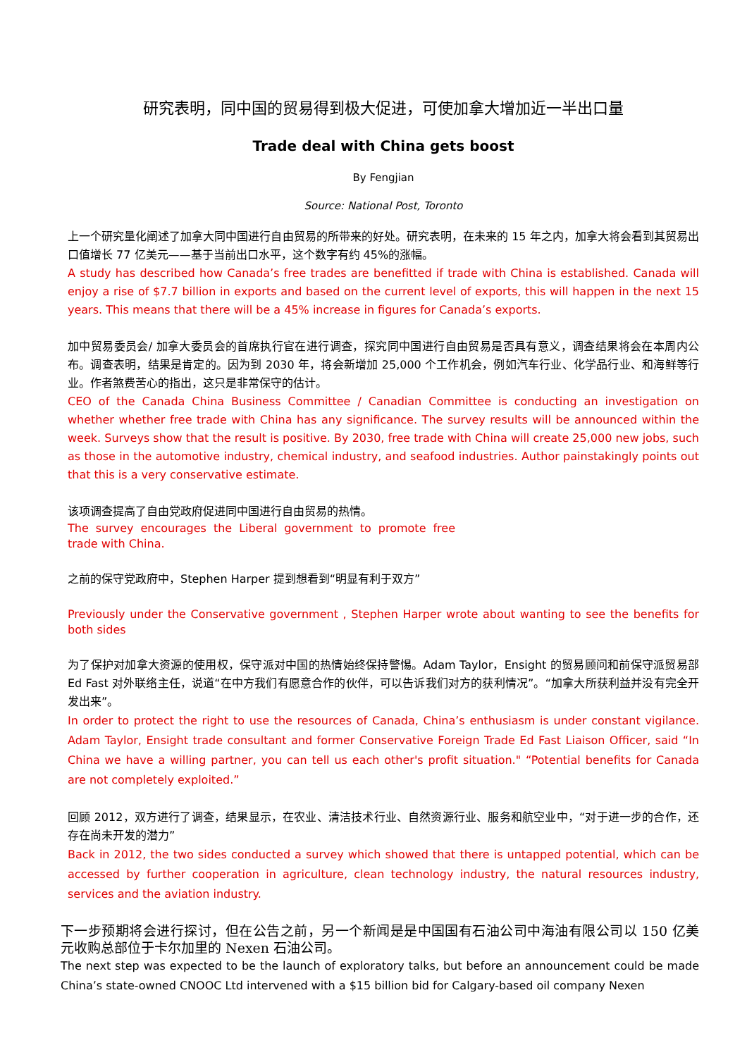研究表明，同中国的贸易得到极大促进，可使加拿大增加近一半出口量
Trade deal with China gets boost
By Fengjian
Source: National Post, Toronto
上一个研究量化阐述了加拿大同中国进行自由贸易的所带来的好处。研究表明，在未来的 15 年之内，加拿大将会看到其贸易出口值增长 77 亿美元——基于当前出口水平，这个数字有约 45%的涨幅。
A study has described how Canada’s free trades are benefitted if trade with China is established. Canada will enjoy a rise of $7.7 billion in exports and based on the current level of exports, this will happen in the next 15 years. This means that there will be a 45% increase in figures for Canada’s exports.
加中贸易委员会/ 加拿大委员会的首席执行官在进行调查，探究同中国进行自由贸易是否具有意义，调查结果将会在本周内公布。调查表明，结果是肯定的。因为到 2030 年，将会新增加 25,000 个工作机会，例如汽车行业、化学品行业、和海鲜等行业。作者煞费苦心的指出，这只是非常保守的估计。
CEO of the Canada China Business Committee / Canadian Committee is conducting an investigation on whether whether free trade with China has any significance. The survey results will be announced within the week. Surveys show that the result is positive. By 2030, free trade with China will create 25,000 new jobs, such as those in the automotive industry, chemical industry, and seafood industries. Author painstakingly points out that this is a very conservative estimate.
该项调查提高了自由党政府促进同中国进行自由贸易的热情。
The survey encourages the Liberal government to promote free trade with China.
之前的保守党政府中，Stephen Harper 提到想看到“明显有利于双方”
Previously under the Conservative government , Stephen Harper wrote about wanting to see the benefits for both sides
为了保护对加拿大资源的使用权，保守派对中国的热情始终保持警惕。Adam Taylor，Ensight 的贸易顾问和前保守派贸易部 Ed Fast 对外联络主任，说道“在中方我们有愿意合作的伙伴，可以告诉我们对方的获利情况”。“加拿大所获利益并没有完全开发出来”。
In order to protect the right to use the resources of Canada, China’s enthusiasm is under constant vigilance. Adam Taylor, Ensight trade consultant and former Conservative Foreign Trade Ed Fast Liaison Officer, said “In China we have a willing partner, you can tell us each other's profit situation." “Potential benefits for Canada are not completely exploited.”
回顾 2012，双方进行了调查，结果显示，在农业、清洁技术行业、自然资源行业、服务和航空业中，“对于进一步的合作，还存在尚未开发的潜力”
Back in 2012, the two sides conducted a survey which showed that there is untapped potential, which can be accessed by further cooperation in agriculture, clean technology industry, the natural resources industry, services and the aviation industry.
下一步预期将会进行探讨，但在公告之前，另一个新闻是是中国国有石油公司中海油有限公司以 150 亿美 元收购总部位于卡尔加里的 Nexen 石油公司。
The next step was expected to be the launch of exploratory talks, but before an announcement could be made China’s state-owned CNOOC Ltd intervened with a $15 billion bid for Calgary-based oil company Nexen